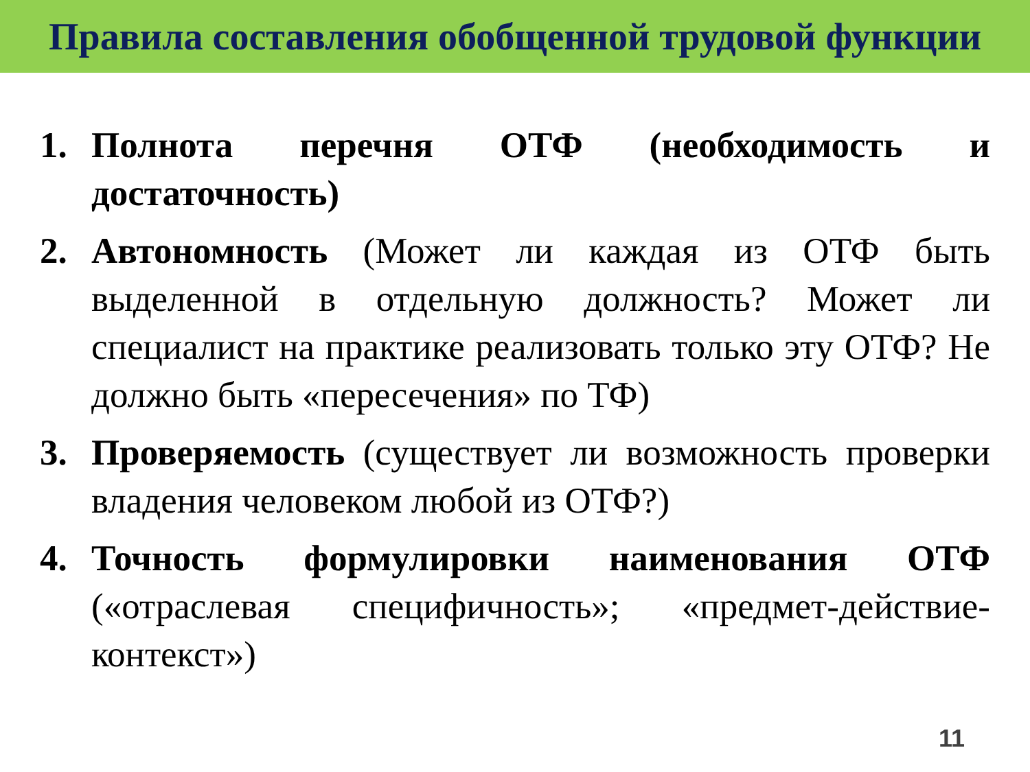Правила составления обобщенной трудовой функции
1. Полнота перечня ОТФ (необходимость и достаточность)
2. Автономность (Может ли каждая из ОТФ быть выделенной в отдельную должность? Может ли специалист на практике реализовать только эту ОТФ? Не должно быть «пересечения» по ТФ)
3. Проверяемость (существует ли возможность проверки владения человеком любой из ОТФ?)
4. Точность формулировки наименования ОТФ («отраслевая специфичность»; «предмет-действие-контекст»)
11